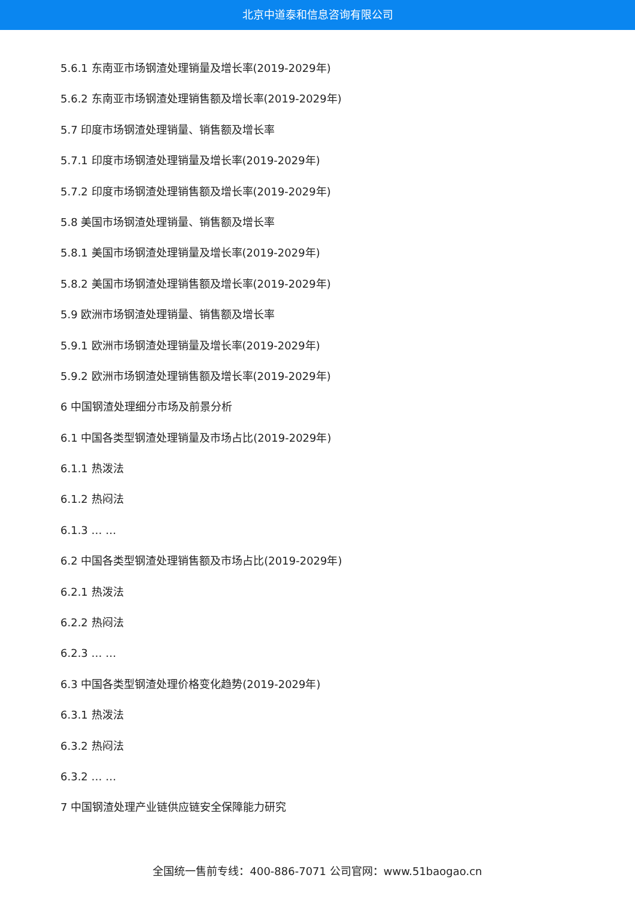北京中道泰和信息咨询有限公司
5.6.1 东南亚市场钢渣处理销量及增长率(2019-2029年)
5.6.2 东南亚市场钢渣处理销售额及增长率(2019-2029年)
5.7 印度市场钢渣处理销量、销售额及增长率
5.7.1 印度市场钢渣处理销量及增长率(2019-2029年)
5.7.2 印度市场钢渣处理销售额及增长率(2019-2029年)
5.8 美国市场钢渣处理销量、销售额及增长率
5.8.1 美国市场钢渣处理销量及增长率(2019-2029年)
5.8.2 美国市场钢渣处理销售额及增长率(2019-2029年)
5.9 欧洲市场钢渣处理销量、销售额及增长率
5.9.1 欧洲市场钢渣处理销量及增长率(2019-2029年)
5.9.2 欧洲市场钢渣处理销售额及增长率(2019-2029年)
6 中国钢渣处理细分市场及前景分析
6.1 中国各类型钢渣处理销量及市场占比(2019-2029年)
6.1.1 热泼法
6.1.2 热闷法
6.1.3 … …
6.2 中国各类型钢渣处理销售额及市场占比(2019-2029年)
6.2.1 热泼法
6.2.2 热闷法
6.2.3 … …
6.3 中国各类型钢渣处理价格变化趋势(2019-2029年)
6.3.1 热泼法
6.3.2 热闷法
6.3.2 … …
7 中国钢渣处理产业链供应链安全保障能力研究
全国统一售前专线：400-886-7071 公司官网：www.51baogao.cn